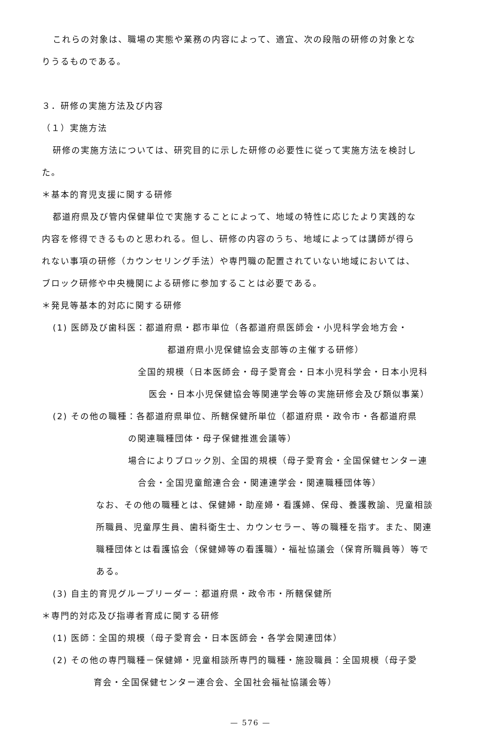これらの対象は、職場の実態や業務の内容によって、適宜、次の段階の研修の対象とな
りうるものである。
３．研修の実施方法及び内容
（１）実施方法
研修の実施方法については、研究目的に示した研修の必要性に従って実施方法を検討し
た。
＊基本的育児支援に関する研修
都道府県及び管内保健単位で実施することによって、地域の特性に応じたより実践的な
内容を修得できるものと思われる。但し、研修の内容のうち、地域によっては講師が得ら
れない事項の研修（カウンセリング手法）や専門職の配置されていない地域においては、
ブロック研修や中央機関による研修に参加することは必要である。
＊発見等基本的対応に関する研修
(1) 医師及び歯科医：都道府県・郡市単位（各都道府県医師会・小児科学会地方会・
都道府県小児保健協会支部等の主催する研修）
全国的規模（日本医師会・母子愛育会・日本小児科学会・日本小児科
医会・日本小児保健協会等関連学会等の実施研修会及び類似事業）
(2) その他の職種：各都道府県単位、所轄保健所単位（都道府県・政令市・各都道府県
の関連職種団体・母子保健推進会議等）
場合によりブロック別、全国的規模（母子愛育会・全国保健センター連
合会・全国児童館連合会・関連連学会・関連職種団体等）
なお、その他の職種とは、保健婦・助産婦・看護婦、保母、養護教諭、児童相談
所職員、児童厚生員、歯科衛生士、カウンセラー、等の職種を指す。また、関連
職種団体とは看護協会（保健婦等の看護職）・福祉協議会（保育所職員等）等で
ある。
(3) 自主的育児グループリーダー：都道府県・政令市・所轄保健所
＊専門的対応及び指導者育成に関する研修
(1) 医師：全国的規模（母子愛育会・日本医師会・各学会関連団体）
(2) その他の専門職種－保健婦・児童相談所専門的職種・施設職員：全国規模（母子愛
育会・全国保健センター連合会、全国社会福祉協議会等）
— 576 —